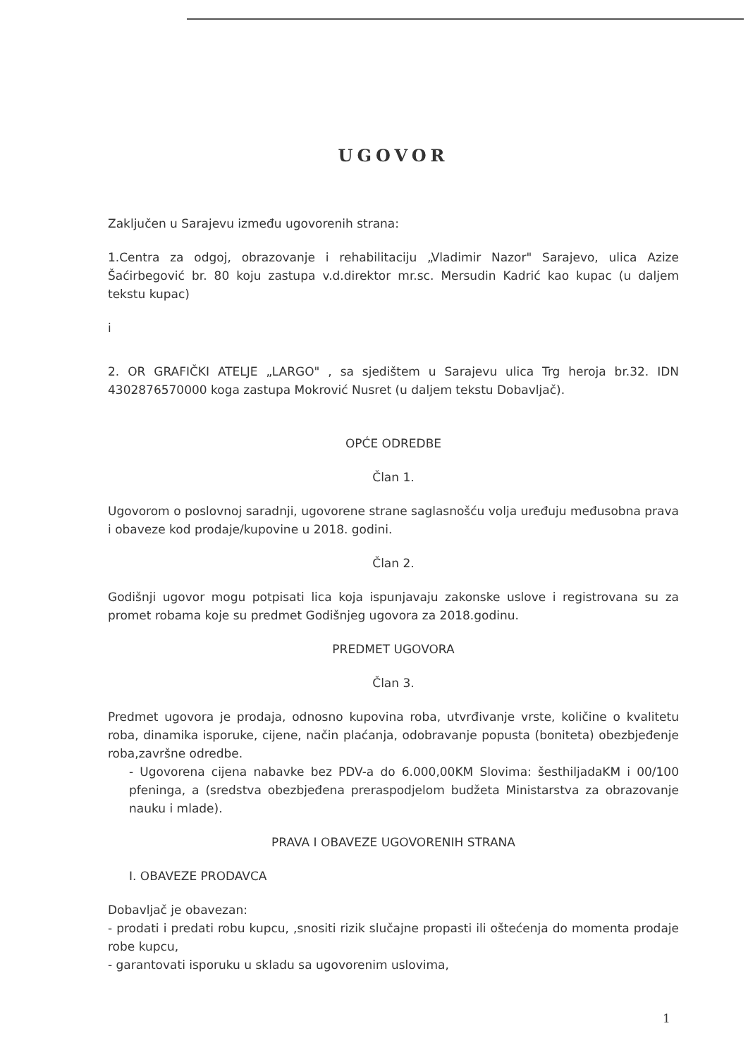UGOVOR
Zaključen u Sarajevu između ugovorenih strana:
1.Centra za odgoj, obrazovanje i rehabilitaciju „Vladimir Nazor" Sarajevo, ulica Azize Šaćirbegović br. 80 koju zastupa v.d.direktor mr.sc. Mersudin Kadrić kao kupac (u daljem tekstu kupac)
i
2. OR GRAFIČKI ATELJE „LARGO" , sa sjedištem u Sarajevu ulica Trg heroja br.32. IDN 4302876570000 koga zastupa Mokrović Nusret (u daljem tekstu Dobavljač).
OPĆE ODREDBE
Član 1.
Ugovorom o poslovnoj saradnji, ugovorene strane saglasnošću volja uređuju međusobna prava i obaveze kod prodaje/kupovine u 2018. godini.
Član 2.
Godišnji ugovor mogu potpisati lica koja ispunjavaju zakonske uslove i registrovana su za promet robama koje su predmet Godišnjeg ugovora za 2018.godinu.
PREDMET UGOVORA
Član 3.
Predmet ugovora je prodaja, odnosno kupovina roba, utvrđivanje vrste, količine o kvalitetu roba, dinamika isporuke, cijene, način plaćanja, odobravanje popusta (boniteta) obezbjeđenje roba,završne odredbe.
- Ugovorena cijena nabavke bez PDV-a do 6.000,00KM Slovima: šesthiljadaKM i 00/100 pfeninga, a (sredstva obezbjeđena preraspodjelom budžeta Ministarstva za obrazovanje nauku i mlade).
PRAVA I OBAVEZE UGOVORENIH STRANA
I. OBAVEZE PRODAVCA
Dobavljač je obavezan:
- prodati i predati robu kupcu, ,snositi rizik slučajne propasti ili oštećenja do momenta prodaje robe kupcu,
- garantovati isporuku u skladu sa ugovorenim uslovima,
1